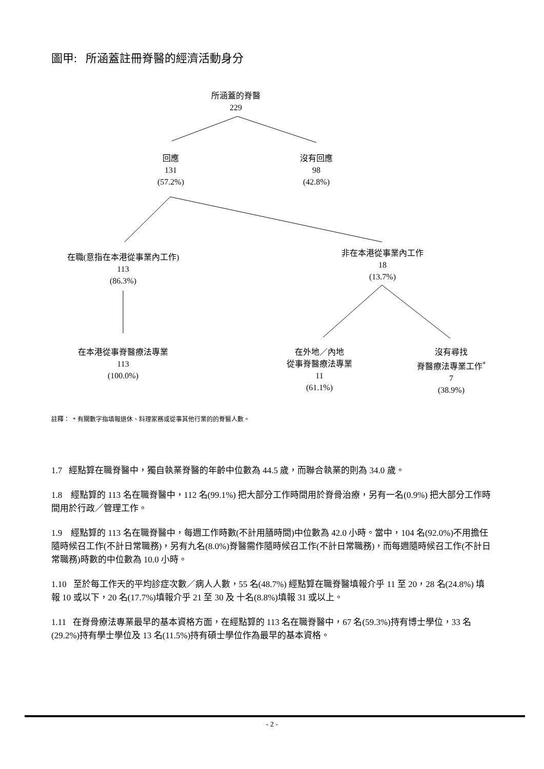圖甲: 所涵蓋註冊脊醫的經濟活動身分
所涵蓋的脊醫
229
回應
131
(57.2%)
沒有回應
98
(42.8%)
在職(意指在本港從事業內工作)
113
(86.3%)
非在本港從事業內工作
18
(13.7%)
在本港從事脊醫療法專業
113
(100.0%)
在外地／內地
從事脊醫療法專業
11
(61.1%)
沒有尋找
脊醫療法專業工作<sup>*</sup>
7
(38.9%)
註釋： * 有關數字指填報退休、料理家務或從事其他行業的的脊醫人數。
1.7 經點算在職脊醫中，獨自執業脊醫的年齡中位數為 44.5 歲，而聯合執業的則為 34.0 歲。
1.8 經點算的 113 名在職脊醫中，112 名(99.1%) 把大部分工作時間用於脊骨治療，另有一名(0.9%) 把大部分工作時間用於行政／管理工作。
1.9 經點算的 113 名在職脊醫中，每週工作時數(不計用膳時間)中位數為 42.0 小時。當中，104 名(92.0%)不用擔任隨時候召工作(不計日常職務)，另有九名(8.0%)脊醫需作隨時候召工作(不計日常職務)，而每週隨時候召工作(不計日常職務)時數的中位數為 10.0 小時。
1.10 至於每工作天的平均診症次數／病人人數，55 名(48.7%) 經點算在職脊醫填報介乎 11 至 20，28 名(24.8%) 填報 10 或以下，20 名(17.7%)填報介乎 21 至 30 及 十名(8.8%)填報 31 或以上。
1.11 在脊骨療法專業最早的基本資格方面，在經點算的 113 名在職脊醫中，67 名(59.3%)持有博士學位，33 名(29.2%)持有學士學位及 13 名(11.5%)持有碩士學位作為最早的基本資格。
- 2 -